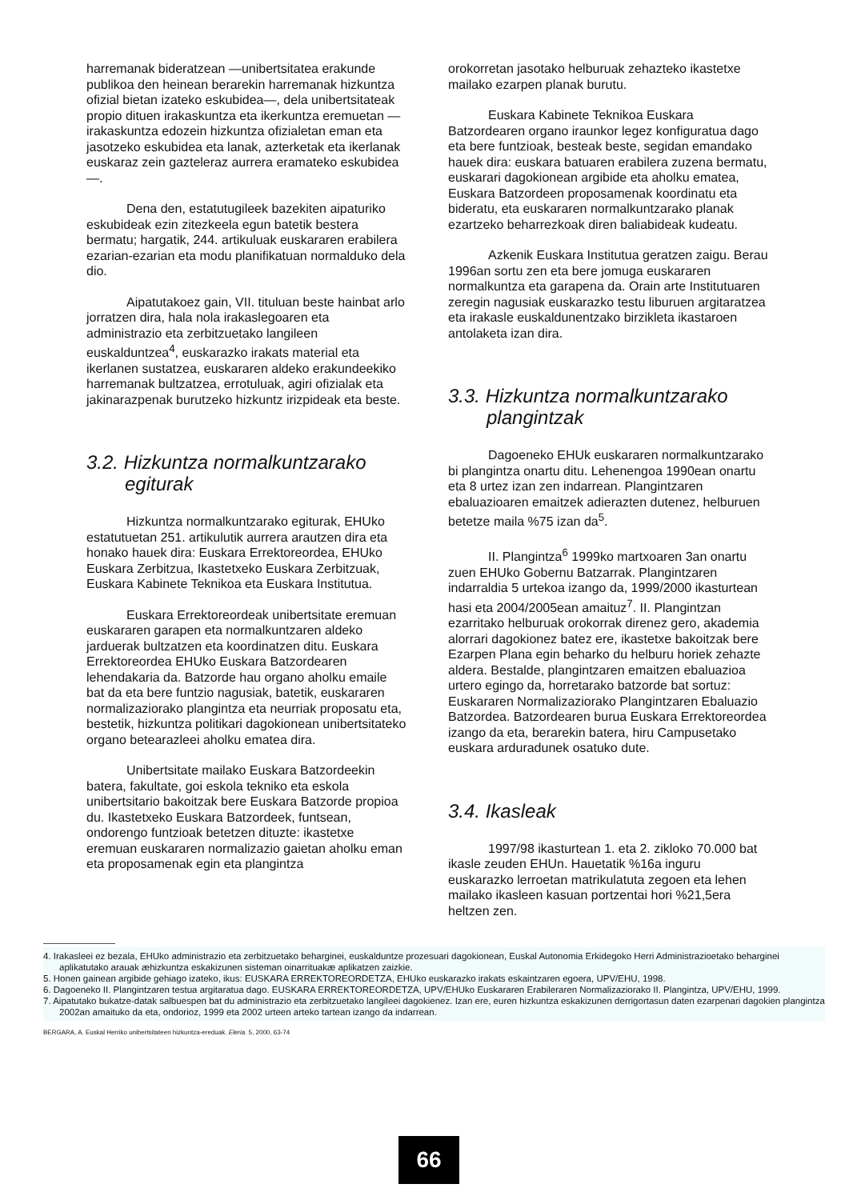harremanak bideratzean —unibertsitatea erakunde publikoa den heinean berarekin harremanak hizkuntza ofizial bietan izateko eskubidea—, dela unibertsitateak propio dituen irakaskuntza eta ikerkuntza eremuetan —irakaskuntza edozein hizkuntza ofizialetan eman eta jasotzeko eskubidea eta lanak, azterketak eta ikerlanak euskaraz zein gazteleraz aurrera eramateko eskubidea—.
Dena den, estatutugileek bazekiten aipaturiko eskubideak ezin zitezkeela egun batetik bestera bermatu; hargatik, 244. artikuluak euskararen erabilera ezarian-ezarian eta modu planifikatuan normalduko dela dio.
Aipatutakoez gain, VII. tituluan beste hainbat arlo jorratzen dira, hala nola irakaslegoaren eta administrazio eta zerbitzuetako langileen euskalduntzea<sup>4</sup>, euskarazko irakats material eta ikerlanen sustatzea, euskararen aldeko erakundeekiko harremanak bultzatzea, errotuluak, agiri ofizialak eta jakinarazpenak burutzeko hizkuntz irizpideak eta beste.
3.2. Hizkuntza normalkuntzarako egiturak
Hizkuntza normalkuntzarako egiturak, EHUko estatutuetan 251. artikulutik aurrera arautzen dira eta honako hauek dira: Euskara Errektoreordea, EHUko Euskara Zerbitzua, Ikastetxeko Euskara Zerbitzuak, Euskara Kabinete Teknikoa eta Euskara Institutua.
Euskara Errektoreordeak unibertsitate eremuan euskararen garapen eta normalkuntzaren aldeko jarduerak bultzatzen eta koordinatzen ditu. Euskara Errektoreordea EHUko Euskara Batzordearen lehendakaria da. Batzorde hau organo aholku emaile bat da eta bere funtzio nagusiak, batetik, euskararen normalizaziorako plangintza eta neurriak proposatu eta, bestetik, hizkuntza politikari dagokionean unibertsitateko organo betearazleei aholku ematea dira.
Unibertsitate mailako Euskara Batzordeekin batera, fakultate, goi eskola tekniko eta eskola unibertsitario bakoitzak bere Euskara Batzorde propioa du. Ikastetxeko Euskara Batzordeek, funtsean, ondorengo funtzioak betetzen dituzte: ikastetxe eremuan euskararen normalizazio gaietan aholku eman eta proposamenak egin eta plangintza
orokorretan jasotako helburuak zehazteko ikastetxe mailako ezarpen planak burutu.
Euskara Kabinete Teknikoa Euskara Batzordearen organo iraunkor legez konfiguratua dago eta bere funtzioak, besteak beste, segidan emandako hauek dira: euskara batuaren erabilera zuzena bermatu, euskarari dagokionean argibide eta aholku ematea, Euskara Batzordeen proposamenak koordinatu eta bideratu, eta euskararen normalkuntzarako planak ezartzeko beharrezkoak diren baliabideak kudeatu.
Azkenik Euskara Institutua geratzen zaigu. Berau 1996an sortu zen eta bere jomuga euskararen normalkuntza eta garapena da. Orain arte Institutuaren zeregin nagusiak euskarazko testu liburuen argitaratzea eta irakasle euskaldunentzako birzikleta ikastaroen antolaketa izan dira.
3.3. Hizkuntza normalkuntzarako plangintzak
Dagoeneko EHUk euskararen normalkuntzarako bi plangintza onartu ditu. Lehenengoa 1990ean onartu eta 8 urtez izan zen indarrean. Plangintzaren ebaluazioaren emaitzek adierazten dutenez, helburuen betetze maila %75 izan da<sup>5</sup>.
II. Plangintza<sup>6</sup> 1999ko martxoaren 3an onartu zuen EHUko Gobernu Batzarrak. Plangintzaren indarraldia 5 urtekoa izango da, 1999/2000 ikasturtean hasi eta 2004/2005ean amaituz<sup>7</sup>. II. Plangintzan ezarritako helburuak orokorrak direnez gero, akademia alorrari dagokionez batez ere, ikastetxe bakoitzak bere Ezarpen Plana egin beharko du helburu horiek zehazte aldera. Bestalde, plangintzaren emaitzen ebaluazioa urtero egingo da, horretarako batzorde bat sortuz: Euskararen Normalizaziorako Plangintzaren Ebaluazio Batzordea. Batzordearen burua Euskara Errektoreordea izango da eta, berarekin batera, hiru Campusetako euskara arduradunek osatuko dute.
3.4. Ikasleak
1997/98 ikasturtean 1. eta 2. zikloko 70.000 bat ikasle zeuden EHUn. Hauetatik %16a inguru euskarazko lerroetan matrikulatuta zegoen eta lehen mailako ikasleen kasuan portzentai hori %21,5era heltzen zen.
4. Irakasleei ez bezala, EHUko administrazio eta zerbitzuetako beharginei, euskalduntze prozesuari dagokionean, Euskal Autonomia Erkidegoko Herri Administrazioetako beharginei aplikatutako arauak æhizkuntza eskakizunen sisteman oinarrituakæ aplikatzen zaizkie.
5. Honen gainean argibide gehiago izateko, ikus: EUSKARA ERREKTOREORDETZA, EHUko euskarazko irakats eskaintzaren egoera, UPV/EHU, 1998.
6. Dagoeneko II. Plangintzaren testua argitaratua dago. EUSKARA ERREKTOREORDETZA, UPV/EHUko Euskararen Erabileraren Normalizaziorako II. Plangintza, UPV/EHU, 1999.
7. Aipatutako bukatze-datak salbuespen bat du administrazio eta zerbitzuetako langileei dagokienez. Izan ere, euren hizkuntza eskakizunen derrigortasun daten ezarpenari dagokien plangintza 2002an amaituko da eta, ondorioz, 1999 eta 2002 urteen arteko tartean izango da indarrean.
BERGARA, A. Euskal Herriko unibertsitateen hizkuntza-ereduak. Eleria. 5, 2000, 63-74
66